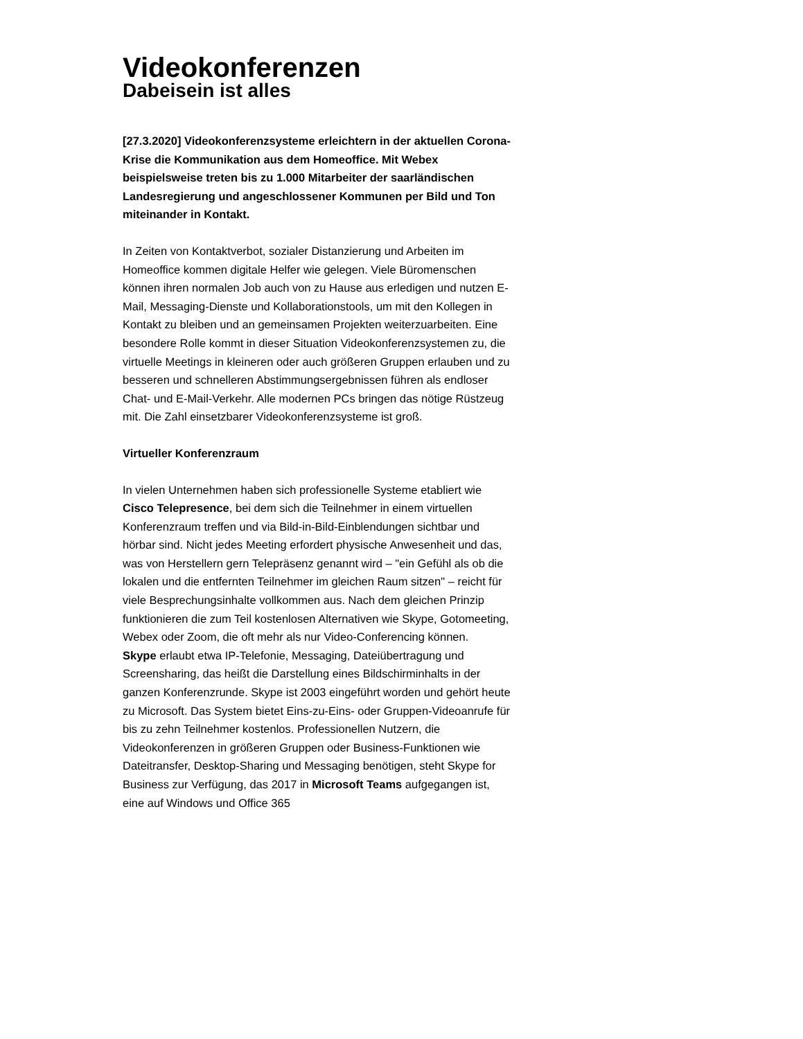Videokonferenzen
Dabeisein ist alles
[27.3.2020] Videokonferenzsysteme erleichtern in der aktuellen Corona-Krise die Kommunikation aus dem Homeoffice. Mit Webex beispielsweise treten bis zu 1.000 Mitarbeiter der saarländischen Landesregierung und angeschlossener Kommunen per Bild und Ton miteinander in Kontakt.
In Zeiten von Kontaktverbot, sozialer Distanzierung und Arbeiten im Homeoffice kommen digitale Helfer wie gelegen. Viele Büromenschen können ihren normalen Job auch von zu Hause aus erledigen und nutzen E-Mail, Messaging-Dienste und Kollaborationstools, um mit den Kollegen in Kontakt zu bleiben und an gemeinsamen Projekten weiterzuarbeiten. Eine besondere Rolle kommt in dieser Situation Videokonferenzsystemen zu, die virtuelle Meetings in kleineren oder auch größeren Gruppen erlauben und zu besseren und schnelleren Abstimmungsergebnissen führen als endloser Chat- und E-Mail-Verkehr. Alle modernen PCs bringen das nötige Rüstzeug mit. Die Zahl einsetzbarer Videokonferenzsysteme ist groß.
Virtueller Konferenzraum
In vielen Unternehmen haben sich professionelle Systeme etabliert wie Cisco Telepresence, bei dem sich die Teilnehmer in einem virtuellen Konferenzraum treffen und via Bild-in-Bild-Einblendungen sichtbar und hörbar sind. Nicht jedes Meeting erfordert physische Anwesenheit und das, was von Herstellern gern Telepräsenz genannt wird – "ein Gefühl als ob die lokalen und die entfernten Teilnehmer im gleichen Raum sitzen" – reicht für viele Besprechungsinhalte vollkommen aus. Nach dem gleichen Prinzip funktionieren die zum Teil kostenlosen Alternativen wie Skype, Gotomeeting, Webex oder Zoom, die oft mehr als nur Video-Conferencing können.
Skype erlaubt etwa IP-Telefonie, Messaging, Dateiübertragung und Screensharing, das heißt die Darstellung eines Bildschirminhalts in der ganzen Konferenzrunde. Skype ist 2003 eingeführt worden und gehört heute zu Microsoft. Das System bietet Eins-zu-Eins- oder Gruppen-Videoanrufe für bis zu zehn Teilnehmer kostenlos. Professionellen Nutzern, die Videokonferenzen in größeren Gruppen oder Business-Funktionen wie Dateitransfer, Desktop-Sharing und Messaging benötigen, steht Skype for Business zur Verfügung, das 2017 in Microsoft Teams aufgegangen ist, eine auf Windows und Office 365